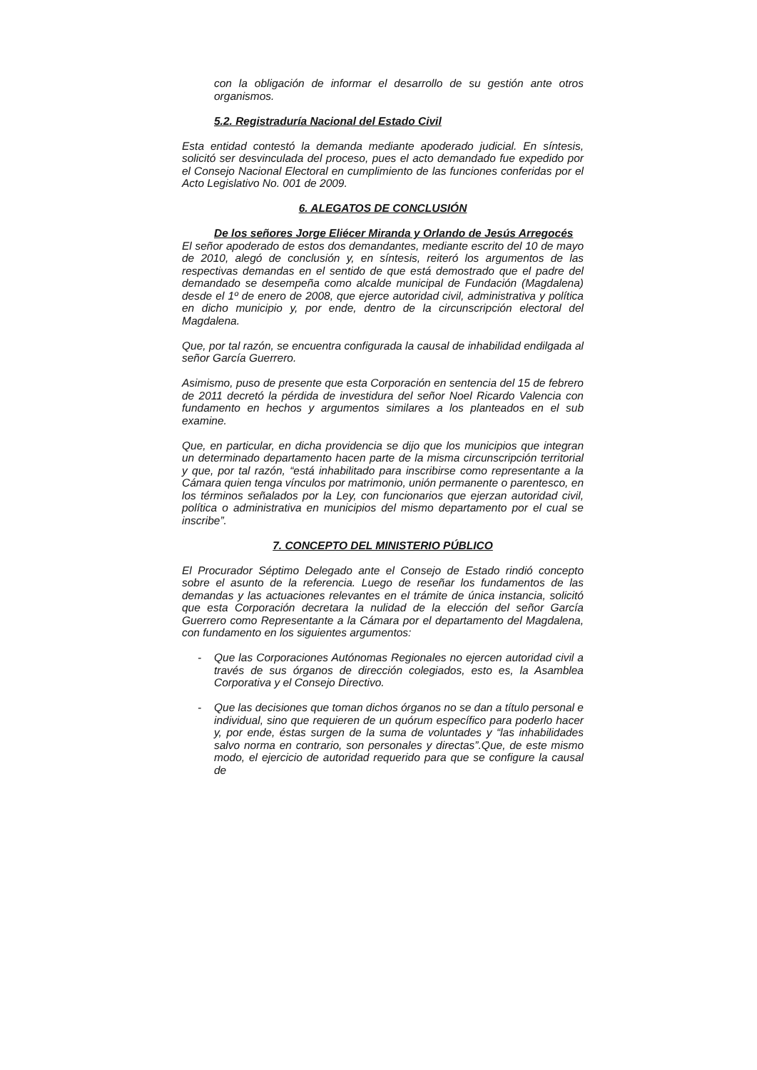con la obligación de informar el desarrollo de su gestión ante otros organismos.
5.2. Registraduría Nacional del Estado Civil
Esta entidad contestó la demanda mediante apoderado judicial. En síntesis, solicitó ser desvinculada del proceso, pues el acto demandado fue expedido por el Consejo Nacional Electoral en cumplimiento de las funciones conferidas por el Acto Legislativo No. 001 de 2009.
6. ALEGATOS DE CONCLUSIÓN
De los señores Jorge Eliécer Miranda y Orlando de Jesús Arregocés
El señor apoderado de estos dos demandantes, mediante escrito del 10 de mayo de 2010, alegó de conclusión y, en síntesis, reiteró los argumentos de las respectivas demandas en el sentido de que está demostrado que el padre del demandado se desempeña como alcalde municipal de Fundación (Magdalena) desde el 1º de enero de 2008, que ejerce autoridad civil, administrativa y política en dicho municipio y, por ende, dentro de la circunscripción electoral del Magdalena.
Que, por tal razón, se encuentra configurada la causal de inhabilidad endilgada al señor García Guerrero.
Asimismo, puso de presente que esta Corporación en sentencia del 15 de febrero de 2011 decretó la pérdida de investidura del señor Noel Ricardo Valencia con fundamento en hechos y argumentos similares a los planteados en el sub examine.
Que, en particular, en dicha providencia se dijo que los municipios que integran un determinado departamento hacen parte de la misma circunscripción territorial y que, por tal razón, “está inhabilitado para inscribirse como representante a la Cámara quien tenga vínculos por matrimonio, unión permanente o parentesco, en los términos señalados por la Ley, con funcionarios que ejerzan autoridad civil, política o administrativa en municipios del mismo departamento por el cual se inscribe”.
7. CONCEPTO DEL MINISTERIO PÚBLICO
El Procurador Séptimo Delegado ante el Consejo de Estado rindió concepto sobre el asunto de la referencia. Luego de reseñar los fundamentos de las demandas y las actuaciones relevantes en el trámite de única instancia, solicitó que esta Corporación decretara la nulidad de la elección del señor García Guerrero como Representante a la Cámara por el departamento del Magdalena, con fundamento en los siguientes argumentos:
- Que las Corporaciones Autónomas Regionales no ejercen autoridad civil a través de sus órganos de dirección colegiados, esto es, la Asamblea Corporativa y el Consejo Directivo.
- Que las decisiones que toman dichos órganos no se dan a título personal e individual, sino que requieren de un quórum específico para poderlo hacer y, por ende, éstas surgen de la suma de voluntades y “las inhabilidades salvo norma en contrario, son personales y directas”.Que, de este mismo modo, el ejercicio de autoridad requerido para que se configure la causal de